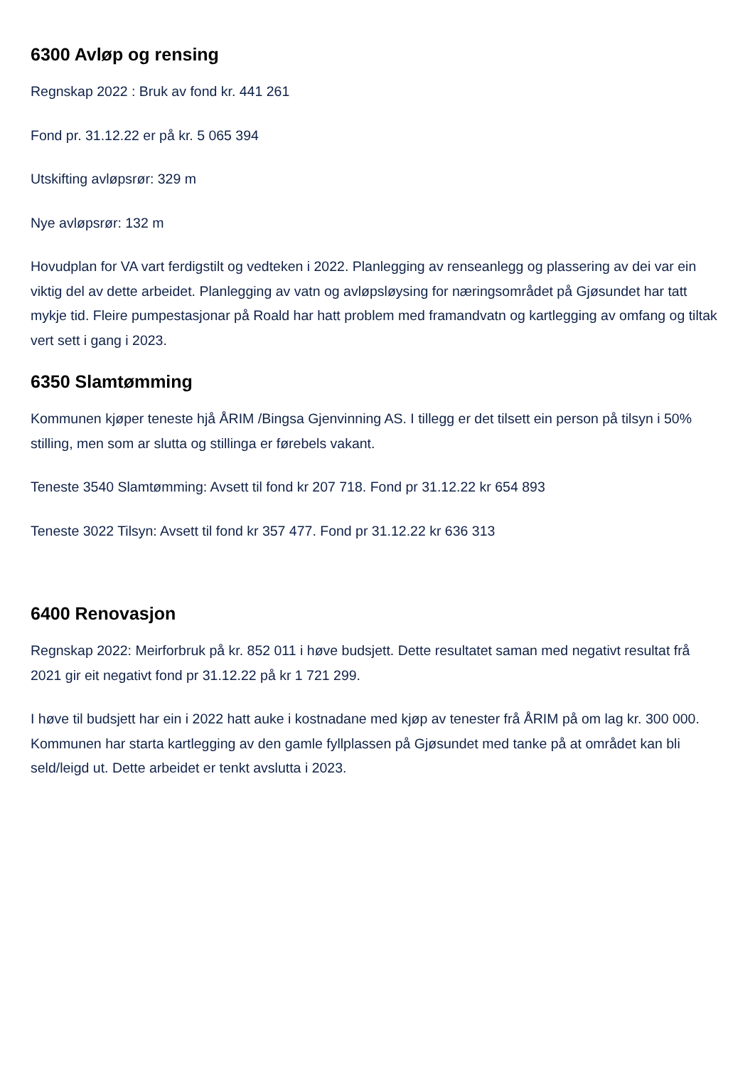6300 Avløp og rensing
Regnskap 2022 : Bruk av fond kr. 441 261
Fond pr. 31.12.22 er på kr. 5 065 394
Utskifting avløpsrør: 329 m
Nye avløpsrør: 132 m
Hovudplan for VA vart ferdigstilt og vedteken i 2022. Planlegging av renseanlegg og plassering av dei var ein viktig del av dette arbeidet. Planlegging av vatn og avløpsløysing for næringsområdet på Gjøsundet har tatt mykje tid. Fleire pumpestasjonar på Roald har hatt problem med framandvatn og kartlegging av omfang og tiltak vert sett i gang i 2023.
6350 Slamtømming
Kommunen kjøper teneste hjå ÅRIM /Bingsa Gjenvinning AS. I tillegg er det tilsett ein person på tilsyn i 50% stilling, men som ar slutta og stillinga er førebels vakant.
Teneste 3540 Slamtømming: Avsett til fond kr 207 718. Fond pr 31.12.22 kr 654 893
Teneste 3022 Tilsyn: Avsett til fond kr 357 477. Fond pr 31.12.22 kr 636 313
6400 Renovasjon
Regnskap 2022: Meirforbruk på kr. 852 011 i høve budsjett. Dette resultatet saman med negativt resultat frå 2021 gir eit negativt fond pr 31.12.22 på kr 1 721 299.
I høve til budsjett har ein i 2022 hatt auke i kostnadane med kjøp av tenester frå ÅRIM på om lag kr. 300 000.
Kommunen har starta kartlegging av den gamle fyllplassen på Gjøsundet med tanke på at området kan bli seld/leigd ut. Dette arbeidet er tenkt avslutta i 2023.